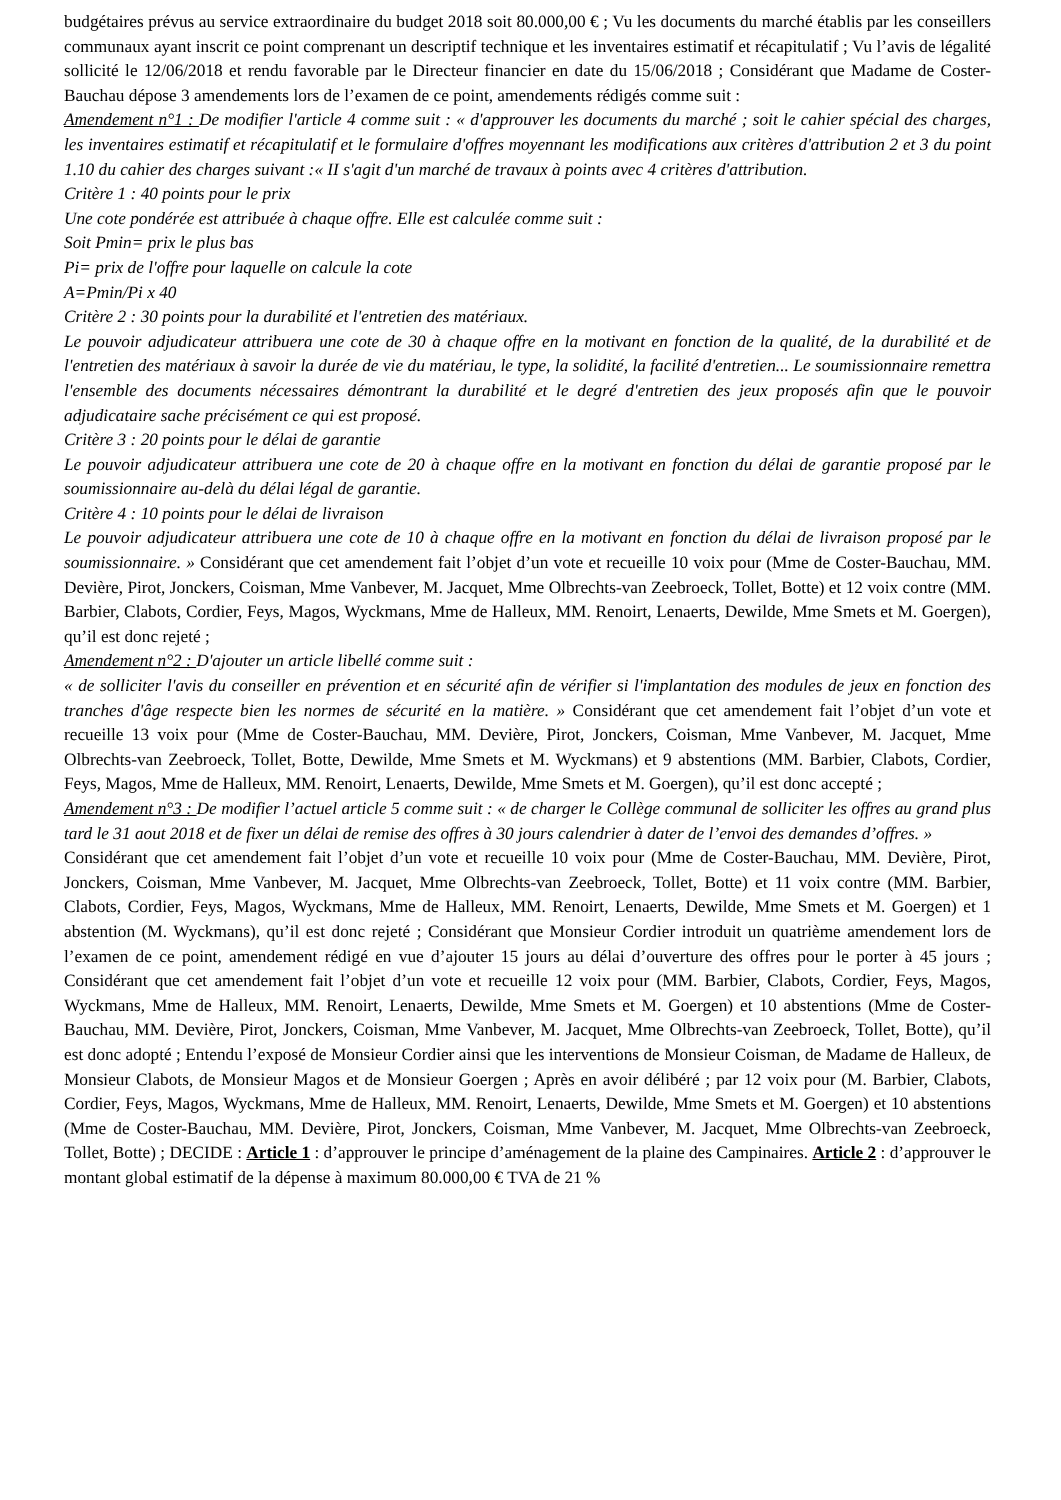budgétaires prévus au service extraordinaire du budget 2018 soit 80.000,00 € ; Vu les documents du marché établis par les conseillers communaux ayant inscrit ce point comprenant un descriptif technique et les inventaires estimatif et récapitulatif ; Vu l’avis de légalité sollicité le 12/06/2018 et rendu favorable par le Directeur financier en date du 15/06/2018 ; Considérant que Madame de Coster-Bauchau dépose 3 amendements lors de l’examen de ce point, amendements rédigés comme suit :
Amendement n°1 : De modifier l'article 4 comme suit : « d'approuver les documents du marché ; soit le cahier spécial des charges, les inventaires estimatif et récapitulatif et le formulaire d'offres moyennant les modifications aux critères d'attribution 2 et 3 du point 1.10 du cahier des charges suivant :« II s'agit d'un marché de travaux à points avec 4 critères d'attribution.
Critère 1 : 40 points pour le prix
Une cote pondérée est attribuée à chaque offre. Elle est calculée comme suit :
Soit Pmin= prix le plus bas
Pi= prix de l'offre pour laquelle on calcule la cote
A=Pmin/Pi x 40
Critère 2 : 30 points pour la durabilité et l'entretien des matériaux.
Le pouvoir adjudicateur attribuera une cote de 30 à chaque offre en la motivant en fonction de la qualité, de la durabilité et de l'entretien des matériaux à savoir la durée de vie du matériau, le type, la solidité, la facilité d'entretien... Le soumissionnaire remettra l'ensemble des documents nécessaires démontrant la durabilité et le degré d'entretien des jeux proposés afin que le pouvoir adjudicataire sache précisément ce qui est proposé.
Critère 3 : 20 points pour le délai de garantie
Le pouvoir adjudicateur attribuera une cote de 20 à chaque offre en la motivant en fonction du délai de garantie proposé par le soumissionnaire au-delà du délai légal de garantie.
Critère 4 : 10 points pour le délai de livraison
Le pouvoir adjudicateur attribuera une cote de 10 à chaque offre en la motivant en fonction du délai de livraison proposé par le soumissionnaire. » Considérant que cet amendement fait l’objet d’un vote et recueille 10 voix pour (Mme de Coster-Bauchau, MM. Devière, Pirot, Jonckers, Coisman, Mme Vanbever, M. Jacquet, Mme Olbrechts-van Zeebroeck, Tollet, Botte) et 12 voix contre (MM. Barbier, Clabots, Cordier, Feys, Magos, Wyckmans, Mme de Halleux, MM. Renoirt, Lenaerts, Dewilde, Mme Smets et M. Goergen), qu’il est donc rejeté ;
Amendement n°2 : D'ajouter un article libellé comme suit :
« de solliciter l'avis du conseiller en prévention et en sécurité afin de vérifier si l'implantation des modules de jeux en fonction des tranches d'âge respecte bien les normes de sécurité en la matière. » Considérant que cet amendement fait l’objet d’un vote et recueille 13 voix pour (Mme de Coster-Bauchau, MM. Devière, Pirot, Jonckers, Coisman, Mme Vanbever, M. Jacquet, Mme Olbrechts-van Zeebroeck, Tollet, Botte, Dewilde, Mme Smets et M. Wyckmans) et 9 abstentions (MM. Barbier, Clabots, Cordier, Feys, Magos, Mme de Halleux, MM. Renoirt, Lenaerts, Dewilde, Mme Smets et M. Goergen), qu’il est donc accepté ;
Amendement n°3 : De modifier l’actuel article 5 comme suit : « de charger le Collège communal de solliciter les offres au grand plus tard le 31 aout 2018 et de fixer un délai de remise des offres à 30 jours calendrier à dater de l’envoi des demandes d’offres. »
Considérant que cet amendement fait l’objet d’un vote et recueille 10 voix pour (Mme de Coster-Bauchau, MM. Devière, Pirot, Jonckers, Coisman, Mme Vanbever, M. Jacquet, Mme Olbrechts-van Zeebroeck, Tollet, Botte) et 11 voix contre (MM. Barbier, Clabots, Cordier, Feys, Magos, Wyckmans, Mme de Halleux, MM. Renoirt, Lenaerts, Dewilde, Mme Smets et M. Goergen) et 1 abstention (M. Wyckmans), qu’il est donc rejeté ; Considérant que Monsieur Cordier introduit un quatrième amendement lors de l’examen de ce point, amendement rédigé en vue d’ajouter 15 jours au délai d’ouverture des offres pour le porter à 45 jours ; Considérant que cet amendement fait l’objet d’un vote et recueille 12 voix pour (MM. Barbier, Clabots, Cordier, Feys, Magos, Wyckmans, Mme de Halleux, MM. Renoirt, Lenaerts, Dewilde, Mme Smets et M. Goergen) et 10 abstentions (Mme de Coster-Bauchau, MM. Devière, Pirot, Jonckers, Coisman, Mme Vanbever, M. Jacquet, Mme Olbrechts-van Zeebroeck, Tollet, Botte), qu’il est donc adopté ; Entendu l’exposé de Monsieur Cordier ainsi que les interventions de Monsieur Coisman, de Madame de Halleux, de Monsieur Clabots, de Monsieur Magos et de Monsieur Goergen ; Après en avoir délibéré ; par 12 voix pour (M. Barbier, Clabots, Cordier, Feys, Magos, Wyckmans, Mme de Halleux, MM. Renoirt, Lenaerts, Dewilde, Mme Smets et M. Goergen) et 10 abstentions (Mme de Coster-Bauchau, MM. Devière, Pirot, Jonckers, Coisman, Mme Vanbever, M. Jacquet, Mme Olbrechts-van Zeebroeck, Tollet, Botte) ; DECIDE : Article 1 : d’approuver le principe d’aménagement de la plaine des Campinaires. Article 2 : d’approuver le montant global estimatif de la dépense à maximum 80.000,00 € TVA de 21 %